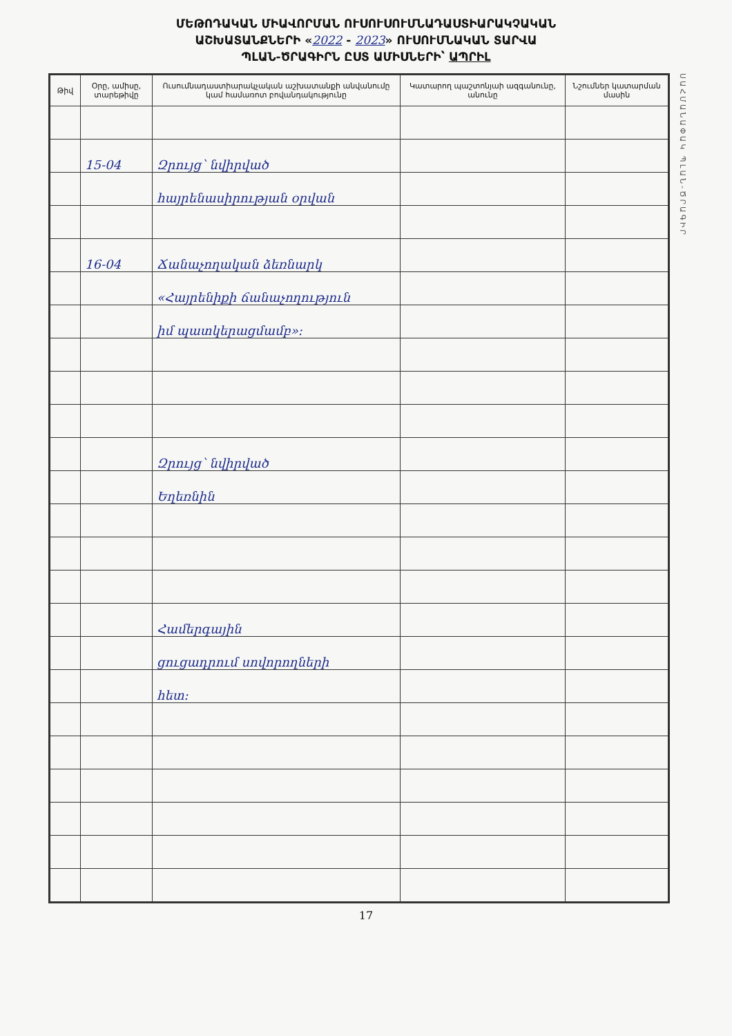ՄԵԹՈԴԱԿԱՆ ՄԻԱՎՈՐՄԱՆ ՈՒՍՈՒՍՈՒՄՆԱԴԱՍՏԻԱՐԱԿՉԱԿԱՆ
ԱՇԽԱՏԱՆՔՆԵՐԻ «2022 - 2023» ՈՒՍՈՒՄՆԱԿԱՆ ՏԱՐՎԱ
ՊԼԱՆ-ԾՐԱԳԻՐՆ ԸՍՏ ԱՄԻՍՆԵՐԻ՝ ԱՊՐԻԼ
| Թիվ | Օրը, ամիսը, տարեթիվը | Ուսումնադաստիարակչական աշխատանքի անվանումը կամ համառոտ բովանդակությունը | Կատարող պաշտոնյաի ազգանունը, անունը | Նշումներ կատարման մասին |
| --- | --- | --- | --- | --- |
| | 15-04 | Զրույց՝ նվիրված | | |
| | | հայրենասիրության օրվան | | |
| | 16-04 | Ճանաչողական ձեռնարկ | | |
| | | «Հայրենիքի ճանաչողություն | | |
| | | իմ պատկերացմամբ»։ | | |
| | | Զրույց՝ նվիրված | | |
| | | Եղեռնին | | |
| | | Համերգային | | |
| | | ցուցադրում սովորողների | | |
| | | հետ։ | | |
ՍԱՀՄԱՆԱՓԱԿ ՊԼԱՆ-ԾՐԱԳԻՐ
17